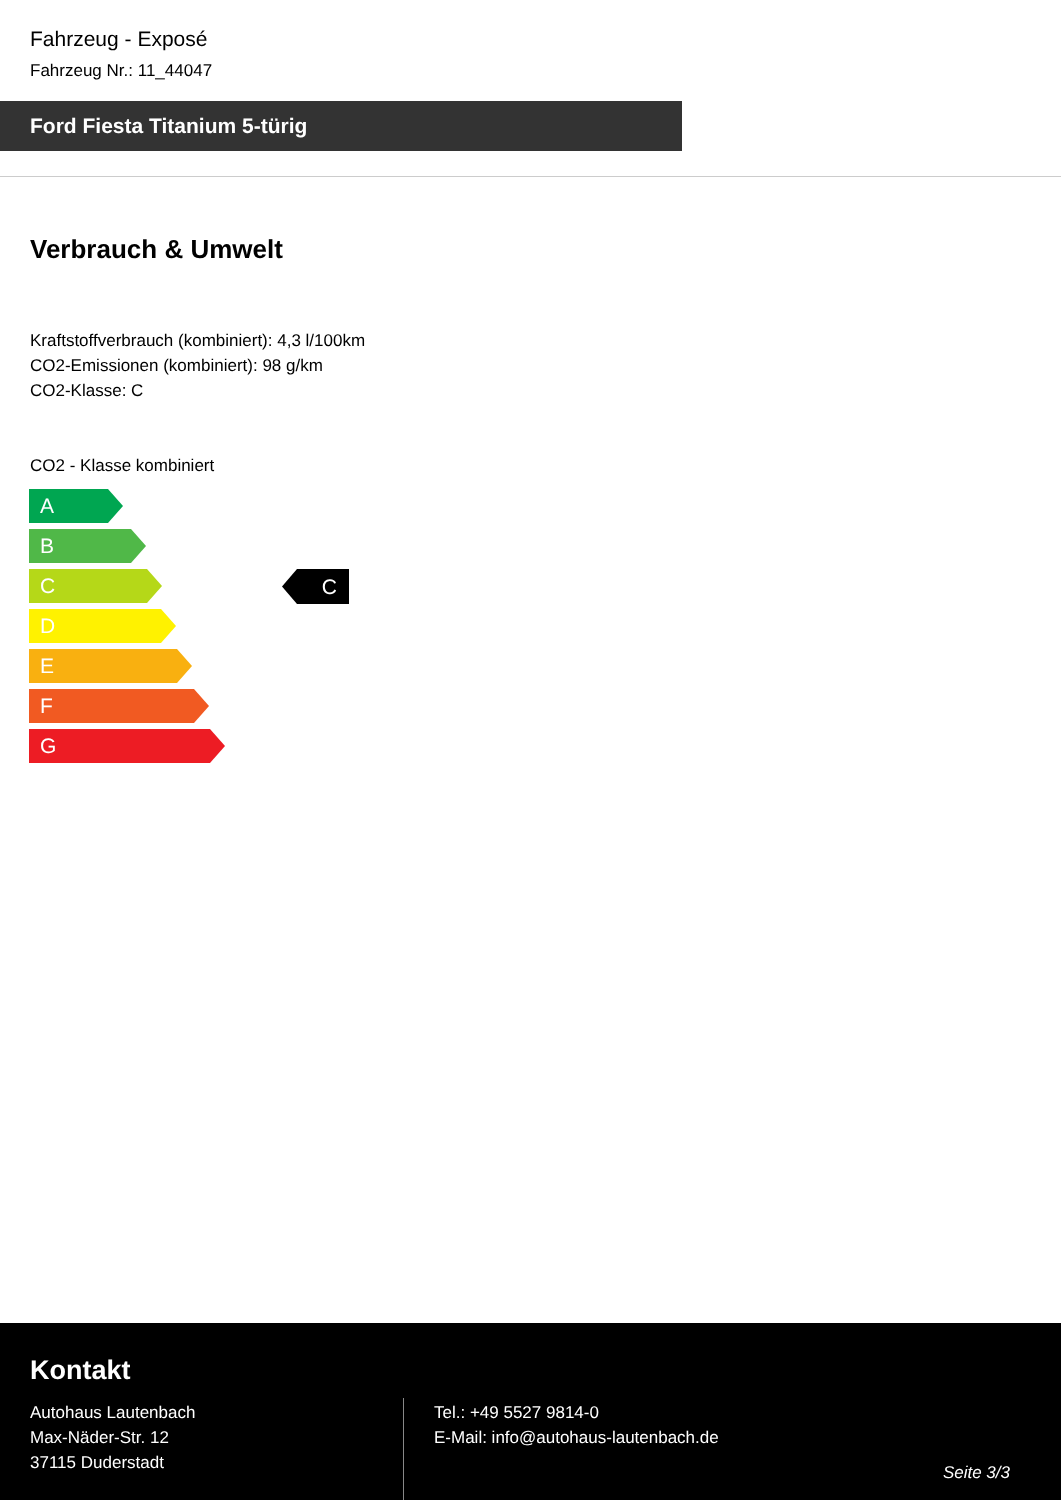Fahrzeug - Exposé
Fahrzeug Nr.: 11_44047
Ford Fiesta Titanium 5-türig
Verbrauch & Umwelt
Kraftstoffverbrauch (kombiniert): 4,3 l/100km
CO2-Emissionen (kombiniert): 98 g/km
CO2-Klasse: C
CO2 - Klasse kombiniert
A
B
C
D
E
F
G
C
Kontakt
Autohaus Lautenbach
Max-Näder-Str. 12
37115 Duderstadt
Tel.: +49 5527 9814-0
E-Mail: info@autohaus-lautenbach.de
Seite 3/3